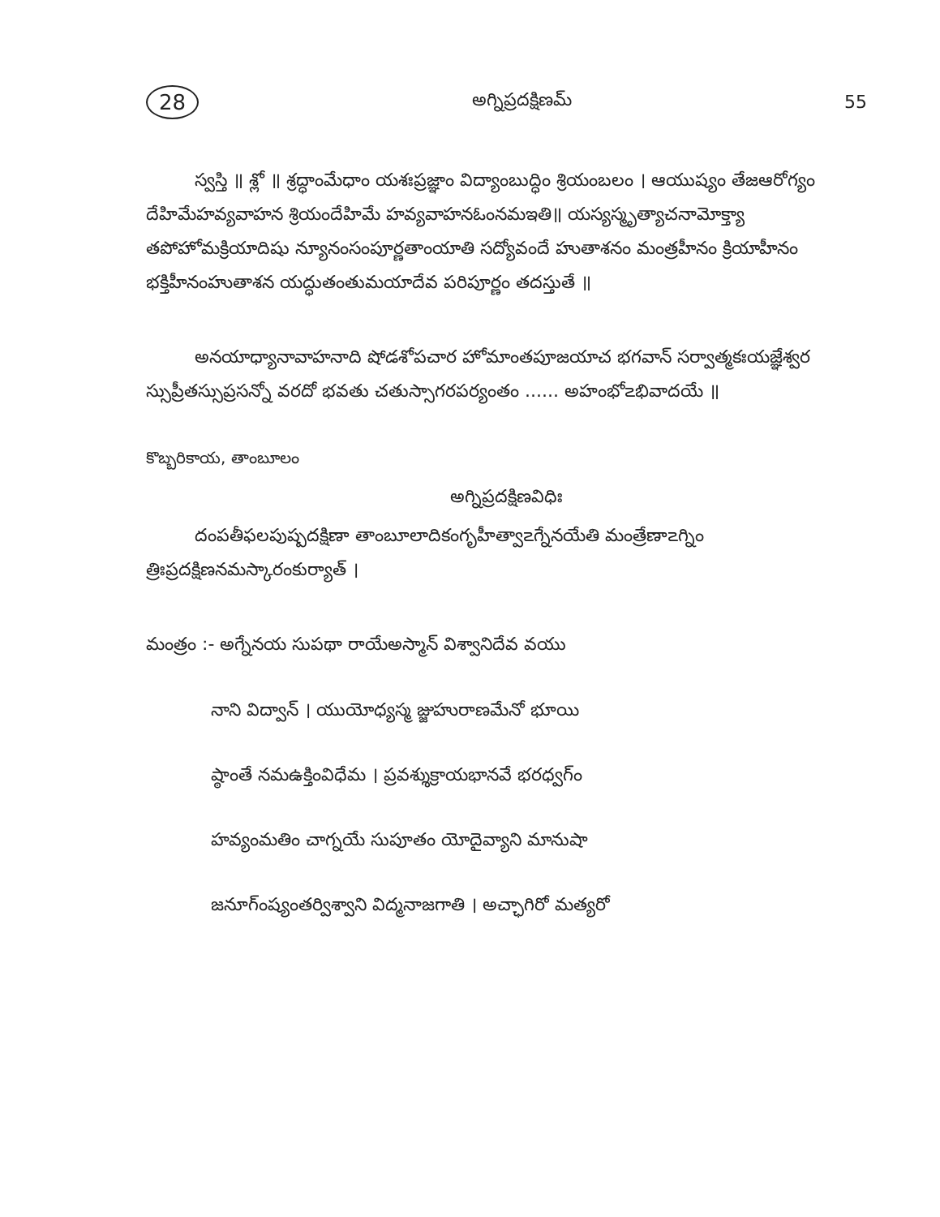28 అగ్నిప్రదక్షిణమ్ 55
స్వస్తి ॥ శ్లో ॥ శ్రద్ధాంమేధాం యశఃప్రజ్ఞాం విద్యాంబుద్ధిం శ్రియంబలం । ఆయుష్యం తేజఆరోగ్యం దేహిమేహవ్యవాహన శ్రియందేహిమే హవ్యవాహనఓంనమఇతి॥ యస్యస్మృత్యాచనామోక్త్యా తపోహోమక్రియాదిషు న్యూనంసంపూర్ణతాంయాతి సద్యోవందే హుతాశనం మంత్రహీనం క్రియాహీనం భక్తిహీనంహుతాశన యద్ధుతంతుమయాదేవ పరిపూర్ణం తదస్తుతే ॥
అనయాధ్యానావాహనాది షోడశోపచార హోమాంతపూజయాచ భగవాన్ సర్వాత్మకఃయజ్ఞేశ్వర స్సుప్రీతస్సుప్రసన్నో వరదో భవతు చతుస్సాగరపర్యంతం ...... అహంభో౽భివాదయే ॥
కొబ్బరికాయ, తాంబూలం
అగ్నిప్రదక్షిణవిధిః
దంపతీఫలపుష్పదక్షిణా తాంబూలాదికంగృహీత్వా౽గ్నేనయేతి మంత్రేణా౽గ్నిం త్రిఃప్రదక్షిణనమస్కారంకుర్యాత్ ।
మంత్రం :- అగ్నేనయ సుపథా రాయేఅస్మాన్ విశ్వానిదేవ వయు
నాని విద్వాన్ । యుయోధ్యస్మ జ్జుహురాణమేనో భూయి
ష్ఠాంతే నమఉక్తింవిధేమ । ప్రవశ్శుక్రాయభానవే భరధ్వగ్ం
హవ్యంమతిం చాగ్నయే సుపూతం యోదైవ్యాని మానుషా
జనూగ్ంష్యంతర్విశ్వాని విద్మనాజగాతి । అచ్ఛాగిరో మత్యరో